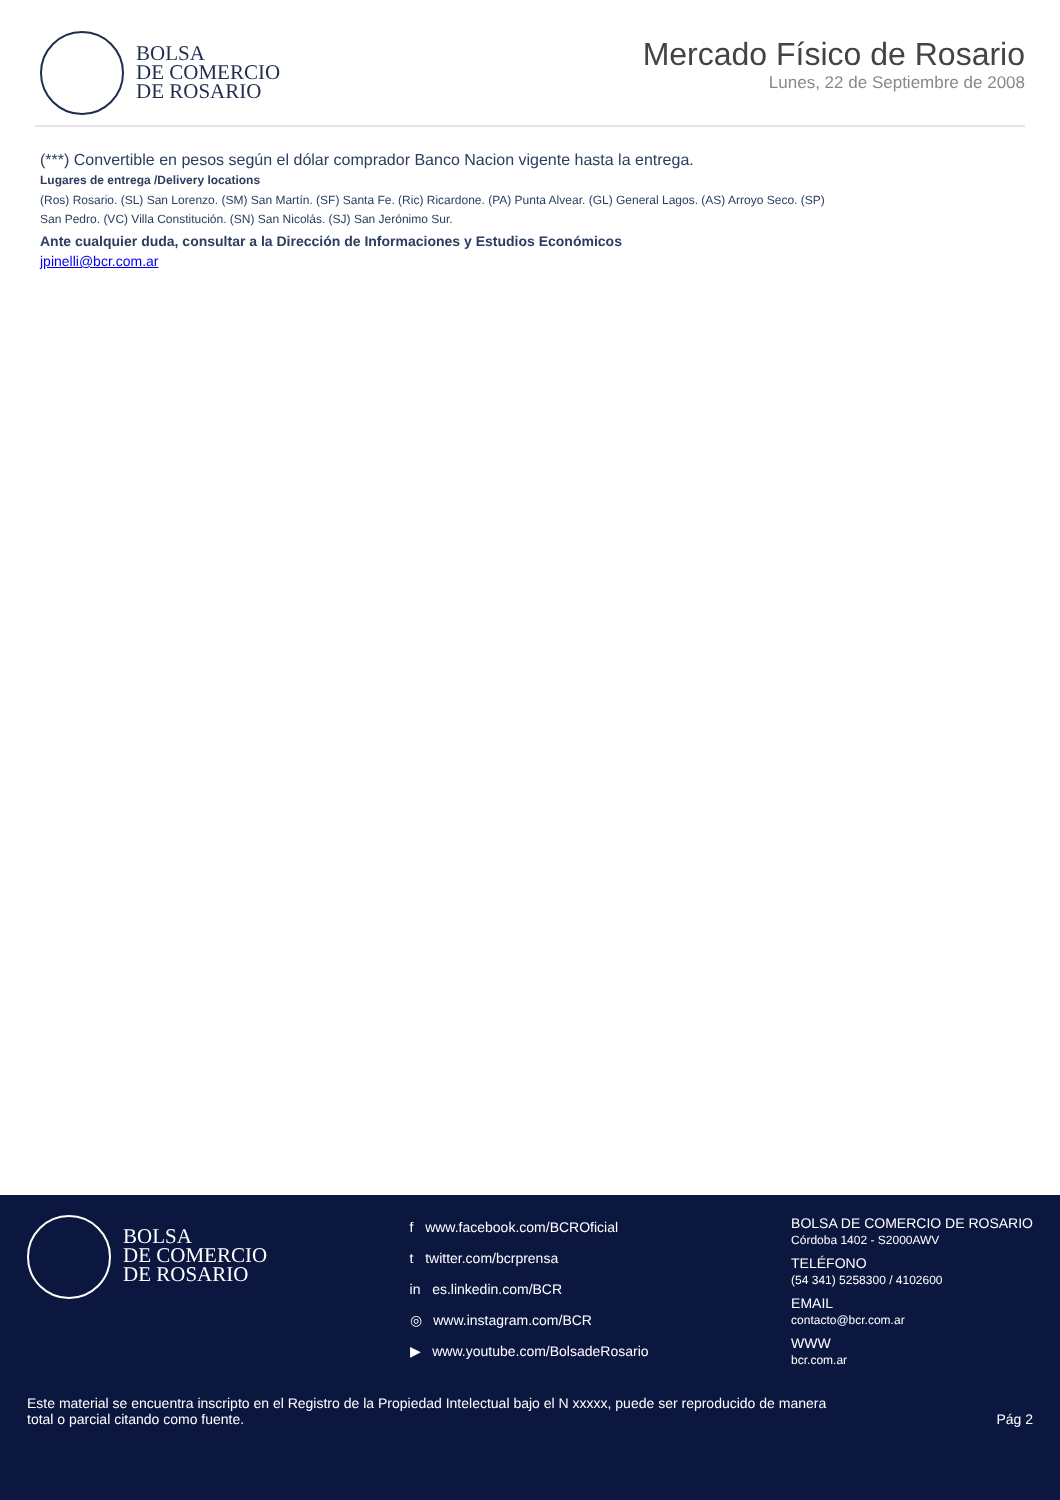BOLSA
DE COMERCIO
DE ROSARIO
Mercado Físico de Rosario
Lunes, 22 de Septiembre de 2008
(***) Convertible en pesos según el dólar comprador Banco Nacion vigente hasta la entrega.
Lugares de entrega /Delivery locations
(Ros) Rosario. (SL) San Lorenzo. (SM) San Martín. (SF) Santa Fe. (Ric) Ricardone. (PA) Punta Alvear. (GL) General Lagos. (AS) Arroyo Seco. (SP) San Pedro. (VC) Villa Constitución. (SN) San Nicolás. (SJ) San Jerónimo Sur.
Ante cualquier duda, consultar a la Dirección de Informaciones y Estudios Económicos
jpinelli@bcr.com.ar
BOLSA
DE COMERCIO
DE ROSARIO
f www.facebook.com/BCROficial
t twitter.com/bcrprensa
in es.linkedin.com/BCR
◎ www.instagram.com/BCR
▶ www.youtube.com/BolsadeRosario
BOLSA DE COMERCIO DE ROSARIO
Córdoba 1402 - S2000AWV
TELÉFONO
(54 341) 5258300 / 4102600
EMAIL
contacto@bcr.com.ar
WWW
bcr.com.ar
Este material se encuentra inscripto en el Registro de la Propiedad Intelectual bajo el N xxxxx, puede ser reproducido de manera total o parcial citando como fuente.
Pág 2